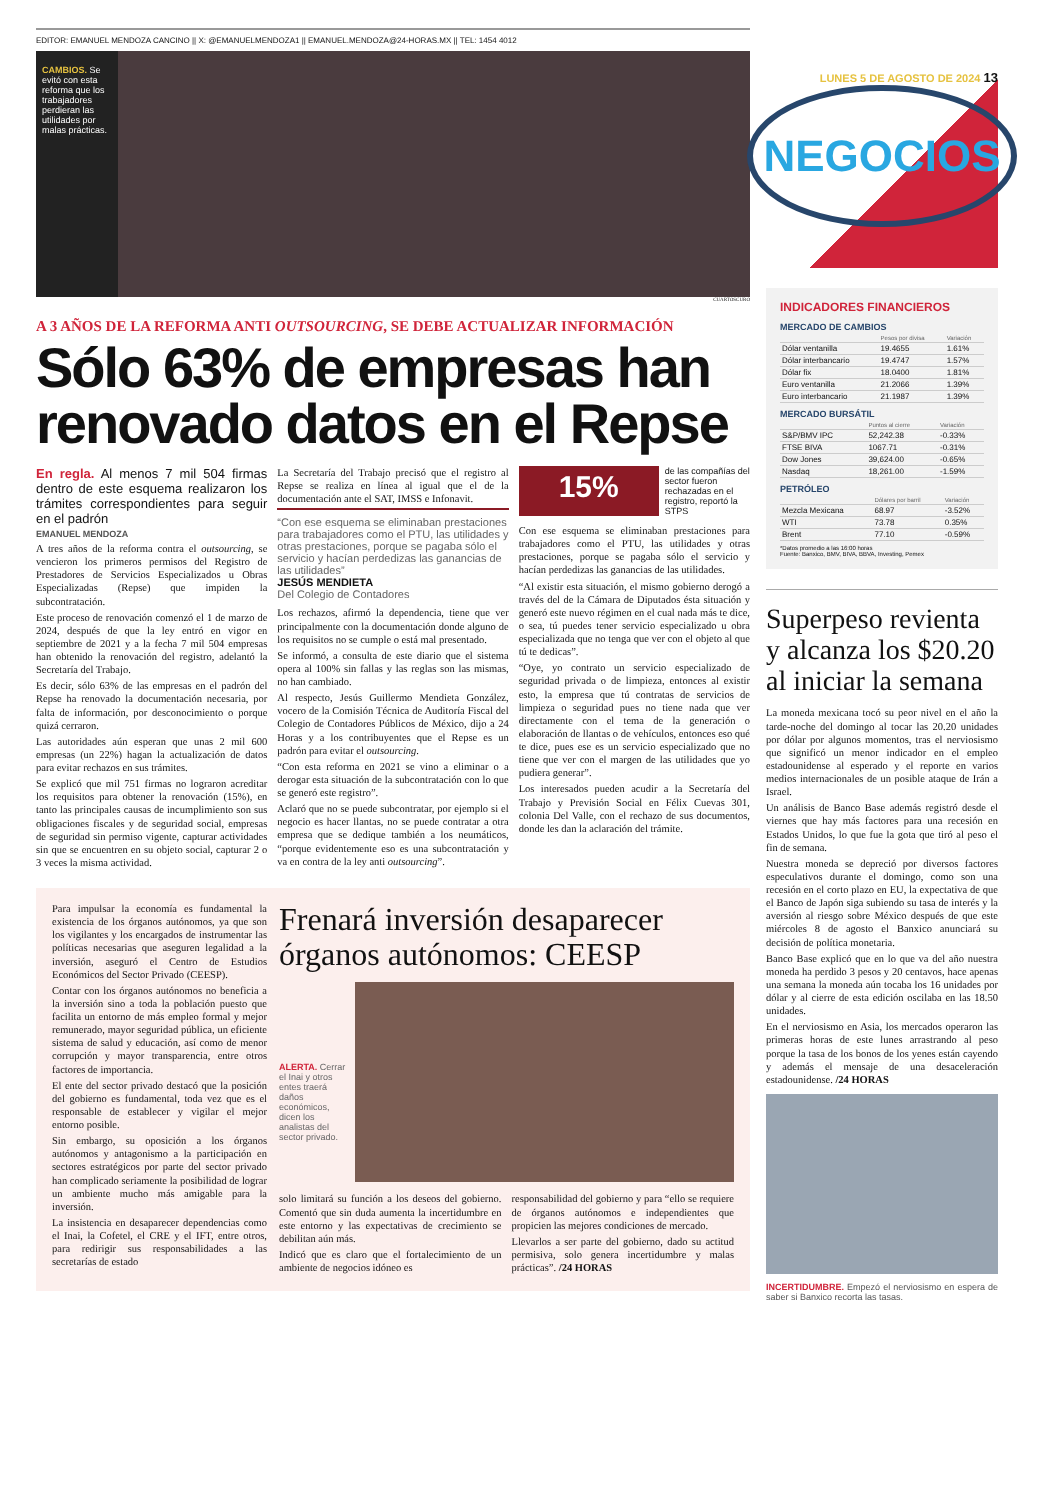EDITOR: EMANUEL MENDOZA CANCINO || X: @EMANUELMENDOZA1 || EMANUEL.MENDOZA@24-HORAS.MX || TEL: 1454 4012
CAMBIOS. Se evitó con esta reforma que los trabajadores perdieran las utilidades por malas prácticas.
CUARTOSCURO
A 3 AÑOS DE LA REFORMA ANTI OUTSOURCING, SE DEBE ACTUALIZAR INFORMACIÓN
Sólo 63% de empresas han renovado datos en el Repse
En regla. Al menos 7 mil 504 firmas dentro de este esquema realizaron los trámites correspondientes para seguir en el padrón
EMANUEL MENDOZA
A tres años de la reforma contra el outsourcing, se vencieron los primeros permisos del Registro de Prestadores de Servicios Especializados u Obras Especializadas (Repse) que impiden la subcontratación.
Este proceso de renovación comenzó el 1 de marzo de 2024, después de que la ley entró en vigor en septiembre de 2021 y a la fecha 7 mil 504 empresas han obtenido la renovación del registro, adelantó la Secretaría del Trabajo.
Es decir, sólo 63% de las empresas en el padrón del Repse ha renovado la documentación necesaria, por falta de información, por desconocimiento o porque quizá cerraron.
Las autoridades aún esperan que unas 2 mil 600 empresas (un 22%) hagan la actualización de datos para evitar rechazos en sus trámites.
Se explicó que mil 751 firmas no lograron acreditar los requisitos para obtener la renovación (15%), en tanto las principales causas de incumplimiento son sus obligaciones fiscales y de seguridad social, empresas de seguridad sin permiso vigente, capturar actividades sin que se encuentren en su objeto social, capturar 2 o 3 veces la misma actividad.
La Secretaría del Trabajo precisó que el registro al Repse se realiza en línea al igual que el de la documentación ante el SAT, IMSS e Infonavit.
“Con ese esquema se eliminaban prestaciones para trabajadores como el PTU, las utilidades y otras prestaciones, porque se pagaba sólo el servicio y hacían perdedizas las ganancias de las utilidades”
JESÚS MENDIETA
Del Colegio de Contadores
Los rechazos, afirmó la dependencia, tiene que ver principalmente con la documentación donde alguno de los requisitos no se cumple o está mal presentado.
Se informó, a consulta de este diario que el sistema opera al 100% sin fallas y las reglas son las mismas, no han cambiado.
Al respecto, Jesús Guillermo Mendieta González, vocero de la Comisión Técnica de Auditoría Fiscal del Colegio de Contadores Públicos de México, dijo a 24 Horas y a los contribuyentes que el Repse es un padrón para evitar el outsourcing.
“Con esta reforma en 2021 se vino a eliminar o a derogar esta situación de la subcontratación con lo que se generó este registro”.
Aclaró que no se puede subcontratar, por ejemplo si el negocio es hacer llantas, no se puede contratar a otra empresa que se dedique también a los neumáticos, “porque evidentemente eso es una subcontratación y va en contra de la ley anti outsourcing”.
15%
de las compañías del sector fueron rechazadas en el registro, reportó la STPS
Con ese esquema se eliminaban prestaciones para trabajadores como el PTU, las utilidades y otras prestaciones, porque se pagaba sólo el servicio y hacían perdedizas las ganancias de las utilidades.
“Al existir esta situación, el mismo gobierno derogó a través del de la Cámara de Diputados ésta situación y generó este nuevo régimen en el cual nada más te dice, o sea, tú puedes tener servicio especializado u obra especializada que no tenga que ver con el objeto al que tú te dedicas”.
“Oye, yo contrato un servicio especializado de seguridad privada o de limpieza, entonces al existir esto, la empresa que tú contratas de servicios de limpieza o seguridad pues no tiene nada que ver directamente con el tema de la generación o elaboración de llantas o de vehículos, entonces eso qué te dice, pues ese es un servicio especializado que no tiene que ver con el margen de las utilidades que yo pudiera generar”.
Los interesados pueden acudir a la Secretaría del Trabajo y Previsión Social en Félix Cuevas 301, colonia Del Valle, con el rechazo de sus documentos, donde les dan la aclaración del trámite.
Para impulsar la economía es fundamental la existencia de los órganos autónomos, ya que son los vigilantes y los encargados de instrumentar las políticas necesarias que aseguren legalidad a la inversión, aseguró el Centro de Estudios Económicos del Sector Privado (CEESP).
Contar con los órganos autónomos no beneficia a la inversión sino a toda la población puesto que facilita un entorno de más empleo formal y mejor remunerado, mayor seguridad pública, un eficiente sistema de salud y educación, así como de menor corrupción y mayor transparencia, entre otros factores de importancia.
El ente del sector privado destacó que la posición del gobierno es fundamental, toda vez que es el responsable de establecer y vigilar el mejor entorno posible.
Sin embargo, su oposición a los órganos autónomos y antagonismo a la participación en sectores estratégicos por parte del sector privado han complicado seriamente la posibilidad de lograr un ambiente mucho más amigable para la inversión.
La insistencia en desaparecer dependencias como el Inai, la Cofetel, el CRE y el IFT, entre otros, para redirigir sus responsabilidades a las secretarías de estado
Frenará inversión desaparecer órganos autónomos: CEESP
ALERTA. Cerrar el Inai y otros entes traerá daños económicos, dicen los analistas del sector privado.
solo limitará su función a los deseos del gobierno. Comentó que sin duda aumenta la incertidumbre en este entorno y las expectativas de crecimiento se debilitan aún más.
Indicó que es claro que el fortalecimiento de un ambiente de negocios idóneo es
responsabilidad del gobierno y para “ello se requiere de órganos autónomos e independientes que propicien las mejores condiciones de mercado.
Llevarlos a ser parte del gobierno, dado su actitud permisiva, solo genera incertidumbre y malas prácticas”. /24 HORAS
LUNES 5 DE AGOSTO DE 2024 13
NEGOCIOS
INDICADORES FINANCIEROS
MERCADO DE CAMBIOS
| | Pesos por divisa | Variación |
| --- | --- | --- |
| Dólar ventanilla | 19.4655 | 1.61% |
| Dólar interbancario | 19.4747 | 1.57% |
| Dólar fix | 18.0400 | 1.81% |
| Euro ventanilla | 21.2066 | 1.39% |
| Euro interbancario | 21.1987 | 1.39% |
MERCADO BURSÁTIL
| | Puntos al cierre | Variación |
| --- | --- | --- |
| S&P/BMV IPC | 52,242.38 | -0.33% |
| FTSE BIVA | 1067.71 | -0.31% |
| Dow Jones | 39,624.00 | -0.65% |
| Nasdaq | 18,261.00 | -1.59% |
PETRÓLEO
| | Dólares por barril | Variación |
| --- | --- | --- |
| Mezcla Mexicana | 68.97 | -3.52% |
| WTI | 73.78 | 0.35% |
| Brent | 77.10 | -0.59% |
*Datos promedio a las 16:00 horas
Fuente: Banxico, BMV, BIVA, BBVA, Investing, Pemex
Superpeso revienta y alcanza los $20.20 al iniciar la semana
La moneda mexicana tocó su peor nivel en el año la tarde-noche del domingo al tocar las 20.20 unidades por dólar por algunos momentos, tras el nerviosismo que significó un menor indicador en el empleo estadounidense al esperado y el reporte en varios medios internacionales de un posible ataque de Irán a Israel.
Un análisis de Banco Base además registró desde el viernes que hay más factores para una recesión en Estados Unidos, lo que fue la gota que tiró al peso el fin de semana.
Nuestra moneda se depreció por diversos factores especulativos durante el domingo, como son una recesión en el corto plazo en EU, la expectativa de que el Banco de Japón siga subiendo su tasa de interés y la aversión al riesgo sobre México después de que este miércoles 8 de agosto el Banxico anunciará su decisión de política monetaria.
Banco Base explicó que en lo que va del año nuestra moneda ha perdido 3 pesos y 20 centavos, hace apenas una semana la moneda aún tocaba los 16 unidades por dólar y al cierre de esta edición oscilaba en las 18.50 unidades.
En el nerviosismo en Asia, los mercados operaron las primeras horas de este lunes arrastrando al peso porque la tasa de los bonos de los yenes están cayendo y además el mensaje de una desaceleración estadounidense. /24 HORAS
INCERTIDUMBRE. Empezó el nerviosismo en espera de saber si Banxico recorta las tasas.